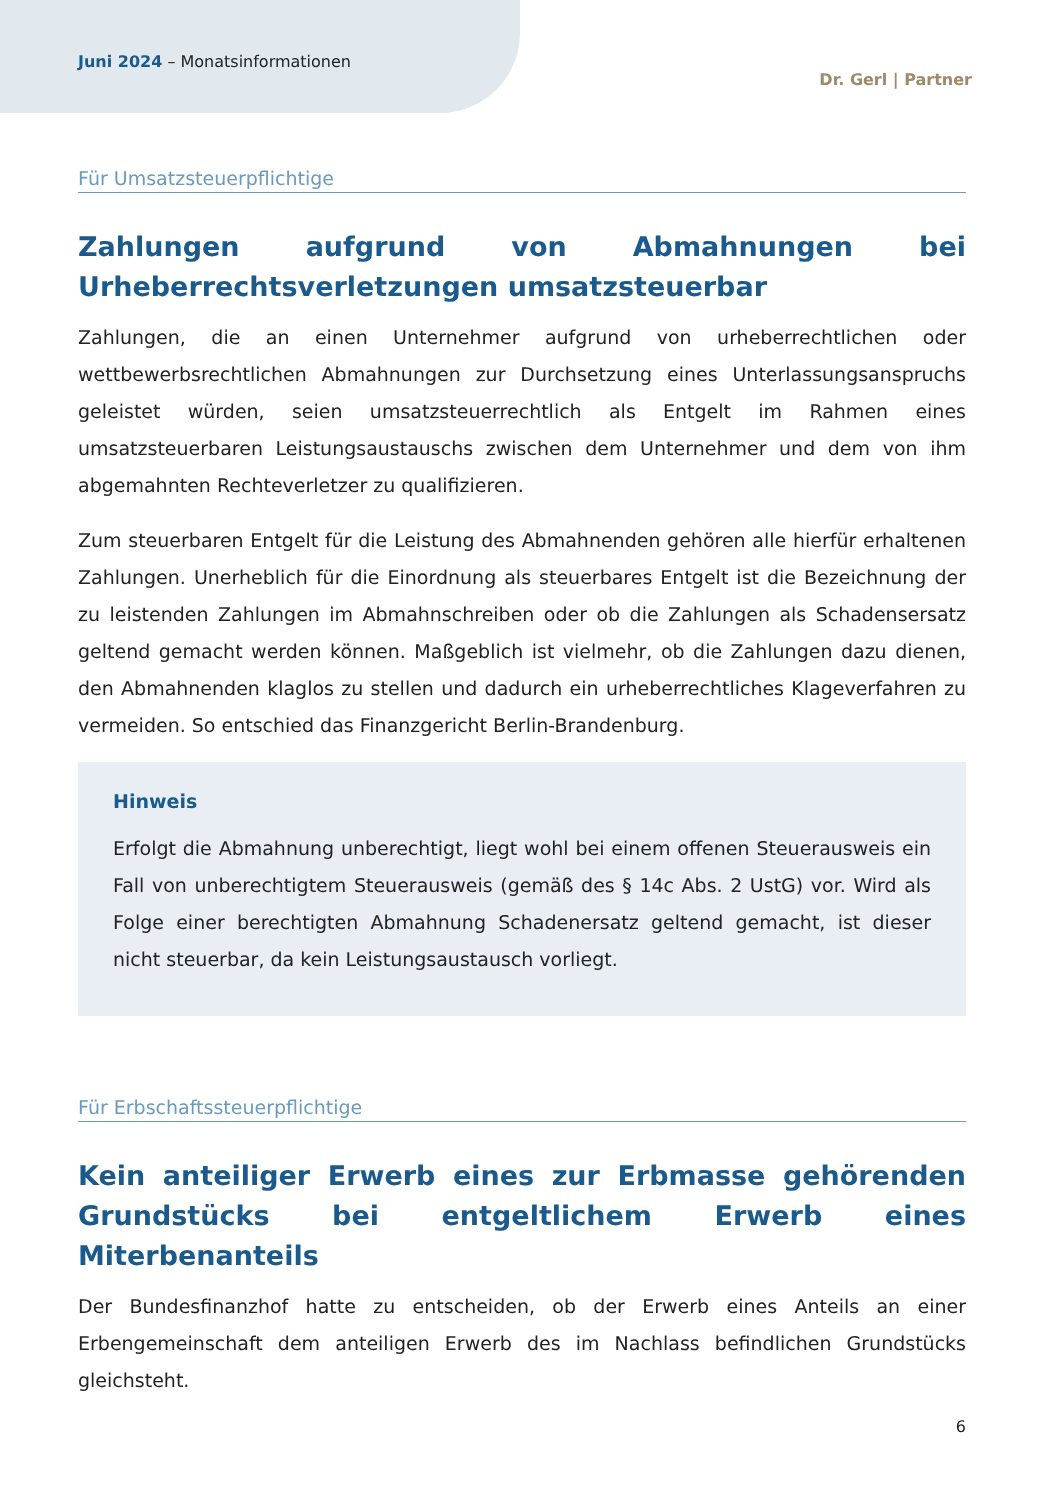Juni 2024 – Monatsinformationen
Dr. Gerl | Partner
Für Umsatzsteuerpflichtige
Zahlungen aufgrund von Abmahnungen bei Urheberrechts­verletzungen umsatzsteuerbar
Zahlungen, die an einen Unternehmer aufgrund von urheberrechtlichen oder wettbewerbsrechtlichen Abmahnungen zur Durchsetzung eines Unterlassungsanspruchs geleistet würden, seien umsatzsteuerrechtlich als Entgelt im Rahmen eines umsatzsteuerbaren Leistungsaustauschs zwischen dem Unternehmer und dem von ihm abgemahnten Rechteverletzer zu qualifizieren.
Zum steuerbaren Entgelt für die Leistung des Abmahnenden gehören alle hierfür erhaltenen Zahlungen. Unerheblich für die Einordnung als steuerbares Entgelt ist die Bezeichnung der zu leistenden Zahlungen im Abmahnschreiben oder ob die Zahlungen als Schadensersatz geltend gemacht werden können. Maßgeblich ist vielmehr, ob die Zahlungen dazu dienen, den Abmahnenden klaglos zu stellen und dadurch ein urheberrechtliches Klageverfahren zu vermeiden. So entschied das Finanzgericht Berlin-Brandenburg.
Hinweis
Erfolgt die Abmahnung unberechtigt, liegt wohl bei einem offenen Steuerausweis ein Fall von unberechtigtem Steuerausweis (gemäß des § 14c Abs. 2 UstG) vor. Wird als Folge einer berechtigten Abmahnung Schadenersatz geltend gemacht, ist dieser nicht steuerbar, da kein Leistungsaustausch vorliegt.
Für Erbschaftssteuerpflichtige
Kein anteiliger Erwerb eines zur Erbmasse gehörenden Grundstücks bei entgeltlichem Erwerb eines Miterbenanteils
Der Bundesfinanzhof hatte zu entscheiden, ob der Erwerb eines Anteils an einer Erbengemeinschaft dem anteiligen Erwerb des im Nachlass befindlichen Grundstücks gleichsteht.
6